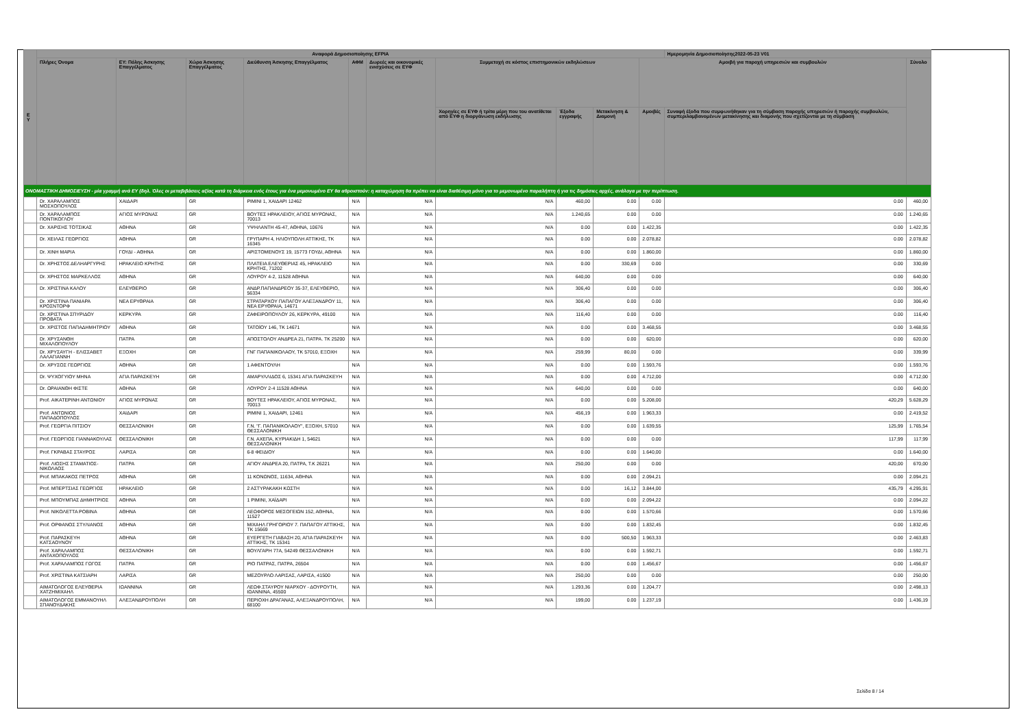| Ε Υ | Αναφορά Δημοσιοποίησης EFPIA | | | | | | | | | | Ημερομηνία Δημοσιοποίησης2022-05-23 V01 | |
| --- | --- | --- | --- | --- | --- | --- | --- | --- | --- | --- | --- | --- |
| | Πλήρες Όνομα | ΕΥ: Πόλης Άσκησης Επαγγέλματος | Χώρα Άσκησης Επαγγέλματος | Διεύθυνση Άσκησης Επαγγέλματος | ΑΦΜ | Δωρεές και οικονομικές ενισχύσεις σε ΕΥΦ | Συμμετοχή σε κόστος επιστημονικών εκδηλώσεων | | | Αμοιβή για παροχή υπηρεσιών και συμβουλών | | Σύνολο |
| | | | | | | | Χορηγίες σε ΕΥΦ ή τρίτα μέρη που του ανατίθεται από ΕΥΦ η διοργάνωση εκδήλωσης | Έξοδα εγγραφής | Μετακίνηση & Διαμονή | Αμοιβές | Συναφή έξοδα που συμφωνήθηκαν για τη σύμβαση παροχής υπηρεσιών ή παροχής συμβουλών, συμπεριλαμβανομένων μετακίνησης και διαμονής που σχετίζονται με τη σύμβαση | |
| ΟΝΟΜΑΣΤΙΚΗ ΔΗΜΟΣΙΕΥΣΗ - μία γραμμή ανά ΕΥ (δηλ. Όλες οι μεταβιβάσεις αξίας κατά τη διάρκεια ενός έτους για ένα μεμονωμένο ΕΥ θα αθροιστούν: η καταχώρηση θα πρέπει να είναι διαθέσιμη μόνο για το μεμονωμένο παραλήπτη ή για τις δημόσιες αρχές, ανάλογα με την περίπτωση. | | | | | | | | | | | | |
| | Dr. ΧΑΡΑΛΑΜΠΟΣ ΜΟΣΧΟΠΟΥΛΟΣ | ΧΑΙΔΑΡΙ | GR | ΡΙΜΙΝΙ 1, ΧΑΙΔΑΡΙ 12462 | N/A | N/A | N/A | 460,00 | 0.00 | 0.00 | 0.00 | 460,00 |
| | Dr. ΧΑΡΑΛΑΜΠΟΣ ΠΟΝΤΙΚΟΓΛΟΥ | ΑΓΙΟΣ ΜΥΡΩΝΑΣ | GR | ΒΟΥΤΕΣ ΗΡΑΚΛΕΙΟΥ, ΑΓΙΟΣ ΜΥΡΩΝΑΣ, 70013 | N/A | N/A | N/A | 1.240,65 | 0.00 | 0.00 | 0.00 | 1.240,65 |
| | Dr. ΧΑΡΙΣΗΣ ΤΟΤΣΙΚΑΣ | ΑΘΗΝΑ | GR | ΥΨΗΛΑΝΤΗ 45-47, ΑΘΗΝΑ, 10676 | N/A | N/A | N/A | 0.00 | 0.00 | 1.422,35 | 0.00 | 1.422,35 |
| | Dr. ΧΕΙΛΑΣ ΓΕΩΡΓΙΟΣ | ΑΘΗΝΑ | GR | ΓΡΥΠΑΡΗ 4, ΗΛΙΟΥΠΟΛΗ ΑΤΤΙΚΗΣ, ΤΚ 16345 | N/A | N/A | N/A | 0.00 | 0.00 | 2.078,82 | 0.00 | 2.078,82 |
| | Dr. ΧΙΝΗ ΜΑΡΙΑ | ΓΟΥΔΙ - ΑΘΗΝΑ | GR | ΑΡΙΣΤΟΜΕΝΟΥΣ 19, 15773 ΓΟΥΔΙ, ΑΘΗΝΑ | N/A | N/A | N/A | 0.00 | 0.00 | 1.860,00 | 0.00 | 1.860,00 |
| | Dr. ΧΡΗΣΤΟΣ ΔΕΛΗΑΡΓΥΡΗΣ | ΗΡΑΚΛΕΙΟ ΚΡΗΤΗΣ | GR | ΠΛΑΤΕΙΑ ΕΛΕΥΘΕΡΙΑΣ 45, ΗΡΑΚΛΕΙΟ ΚΡΗΤΗΣ, 71202 | N/A | N/A | N/A | 0.00 | 330,69 | 0.00 | 0.00 | 330,69 |
| | Dr. ΧΡΗΣΤΟΣ ΜΑΡΚΕΛΛΟΣ | ΑΘΗΝΑ | GR | ΛΟΥΡΟΥ 4-2, 11528 ΑΘΗΝΑ | N/A | N/A | N/A | 640,00 | 0.00 | 0.00 | 0.00 | 640,00 |
| | Dr. ΧΡΙΣΤΙΝΑ ΚΑΛΟΥ | ΕΛΕΥΘΕΡΙΟ | GR | ΑΝΔΡ.ΠΑΠΑΝΔΡΕΟΥ 35-37, ΕΛΕΥΘΕΡΙΟ, 56334 | N/A | N/A | N/A | 306,40 | 0.00 | 0.00 | 0.00 | 306,40 |
| | Dr. ΧΡΙΣΤΙΝΑ ΠΑΝΙΑΡΑ ΚΡΟΣΝΤΟΡΦ | ΝΕΑ ΕΡΥΘΡΑΙΑ | GR | ΣΤΡΑΤΑΡΧΟΥ ΠΑΠΑΓΟΥ ΑΛΕΞΑΝΔΡΟΥ 11, ΝΕΑ ΕΡΥΘΡΑΙΑ, 14671 | N/A | N/A | N/A | 306,40 | 0.00 | 0.00 | 0.00 | 306,40 |
| | Dr. ΧΡΙΣΤΙΝΑ ΣΠΥΡΙΔΟΥ ΠΡΟΒΑΤΑ | ΚΕΡΚΥΡΑ | GR | ΖΑΦΕΙΡΟΠΟΥΛΟΥ 26, ΚΕΡΚΥΡΑ, 49100 | N/A | N/A | N/A | 116,40 | 0.00 | 0.00 | 0.00 | 116,40 |
| | Dr. ΧΡΙΣΤΟΣ ΠΑΠΑΔΗΜΗΤΡΙΟΥ | ΑΘΗΝΑ | GR | ΤΑΤΟΪΟΥ 146, ΤΚ 14671 | N/A | N/A | N/A | 0.00 | 0.00 | 3.468,55 | 0.00 | 3.468,55 |
| | Dr. ΧΡΥΣΑΝΘΗ ΜΙΧΑΛΟΠΟΥΛΟΥ | ΠΑΤΡΑ | GR | ΑΠΟΣΤΟΛΟΥ ΑΝΔΡΕΑ 21, ΠΑΤΡΑ. ΤΚ 25200 | N/A | N/A | N/A | 0.00 | 0.00 | 620,00 | 0.00 | 620,00 |
| | Dr. ΧΡΥΣΑΥΓΗ - ΕΛΙΣΣΑΒΕΤ ΛΑΛΑΓΙΑΝΝΗ | ΕΞΟΧΗ | GR | ΓΝΓ ΠΑΠΑΝΙΚΟΛΑΟΥ, ΤΚ 57010, ΕΞΟΧΗ | N/A | N/A | N/A | 259,99 | 80,00 | 0.00 | 0.00 | 339,99 |
| | Dr. ΧΡΥΣΟΣ ΓΕΩΡΓΙΟΣ | ΑΘΗΝΑ | GR | 1 ΑΦΕΝΤΟΥΛΗ | N/A | N/A | N/A | 0.00 | 0.00 | 1.593,76 | 0.00 | 1.593,76 |
| | Dr. ΨΥΧΟΓΥΙΟΥ ΜΗΝΑ | ΑΓΙΑ ΠΑΡΑΣΚΕΥΗ | GR | ΑΜΑΡΥΛΛΙΔΟΣ 6, 15341 ΑΓΙΑ ΠΑΡΑΣΚΕΥΗ | N/A | N/A | N/A | 0.00 | 0.00 | 4.712,00 | 0.00 | 4.712,00 |
| | Dr. ΩΡΑΙΑΝΘΗ ΦΙΣΤΕ | ΑΘΗΝΑ | GR | ΛΟΥΡΟΥ 2-4 11528 ΑΘΗΝΑ | N/A | N/A | N/A | 640,00 | 0.00 | 0.00 | 0.00 | 640,00 |
| | Prof. ΑΙΚΑΤΕΡΙΝΗ ΑΝΤΩΝΙΟΥ | ΑΓΙΟΣ ΜΥΡΩΝΑΣ | GR | ΒΟΥΤΕΣ ΗΡΑΚΛΕΙΟΥ, ΑΓΙΟΣ ΜΥΡΩΝΑΣ, 70013 | N/A | N/A | N/A | 0.00 | 0.00 | 5.208,00 | 420,29 | 5.628,29 |
| | Prof. ΑΝΤΩΝΙΟΣ ΠΑΠΑΔΟΠΟΥΛΟΣ | ΧΑΙΔΑΡΙ | GR | ΡΙΜΙΝΙ 1, ΧΑΙΔΑΡΙ, 12461 | N/A | N/A | N/A | 456,19 | 0.00 | 1.963,33 | 0.00 | 2.419,52 |
| | Prof. ΓΕΩΡΓΙΑ ΠΙΤΣΙΟΥ | ΘΕΣΣΑΛΟΝΙΚΗ | GR | Γ.Ν. "Γ. ΠΑΠΑΝΙΚΟΛΑΟΥ", ΕΞΟΧΗ, 57010 ΘΕΣΣΑΛΟΝΙΚΗ | N/A | N/A | N/A | 0.00 | 0.00 | 1.639,55 | 125,99 | 1.765,54 |
| | Prof. ΓΕΩΡΓΙΟΣ ΓΙΑΝΝΑΚΟΥΛΑΣ | ΘΕΣΣΑΛΟΝΙΚΗ | GR | Γ.Ν. ΑΧΕΠΑ, ΚΥΡΙΑΚΙΔΗ 1, 54621 ΘΕΣΣΑΛΟΝΙΚΗ | N/A | N/A | N/A | 0.00 | 0.00 | 0.00 | 117,99 | 117,99 |
| | Prof. ΓΚΡΑΒΑΣ ΣΤΑΥΡΟΣ | ΛΑΡΙΣΑ | GR | 6-8 ΦΕΙΔΙΟΥ | N/A | N/A | N/A | 0.00 | 0.00 | 1.640,00 | 0.00 | 1.640,00 |
| | Prof. ΛΙΟΣΗΣ ΣΤΑΜΑΤΙΟΣ- ΝΙΚΟΛΑΟΣ | ΠΑΤΡΑ | GR | ΑΓΙΟΥ ΑΝΔΡΕΑ 20, ΠΑΤΡΑ, Τ.Κ 26221 | N/A | N/A | N/A | 250,00 | 0.00 | 0.00 | 420,00 | 670,00 |
| | Prof. ΜΠΑΚΑΚΟΣ ΠΕΤΡΟΣ | ΑΘΗΝΑ | GR | 11 ΚΟΝΩΝΟΣ, 11634, ΑΘΗΝΑ | N/A | N/A | N/A | 0.00 | 0.00 | 2.094,21 | 0.00 | 2.094,21 |
| | Prof. ΜΠΕΡΤΣΙΑΣ ΓΕΩΡΓΙΟΣ | ΗΡΑΚΛΕΙΟ | GR | 2 ΑΣΤΥΡΑΚΑΚΗ ΚΩΣΤΗ | N/A | N/A | N/A | 0.00 | 16,12 | 3.844,00 | 435,79 | 4.295,91 |
| | Prof. ΜΠΟΥΜΠΑΣ ΔΗΜΗΤΡΙΟΣ | ΑΘΗΝΑ | GR | 1 ΡΙΜΙΝΙ, ΧΑΪΔΑΡΙ | N/A | N/A | N/A | 0.00 | 0.00 | 2.094,22 | 0.00 | 2.094,22 |
| | Prof. ΝΙΚΟΛΕΤΤΑ ΡΟΒΙΝΑ | ΑΘΗΝΑ | GR | ΛΕΩΦΟΡΟΣ ΜΕΣΟΓΕΙΩΝ 152, ΑΘΗΝΑ, 11527 | N/A | N/A | N/A | 0.00 | 0.00 | 1.570,66 | 0.00 | 1.570,66 |
| | Prof. ΟΡΦΑΝΟΣ ΣΤΥΛΙΑΝΟΣ | ΑΘΗΝΑ | GR | ΜΙΧΑΗΛ ΓΡΗΓΟΡΙΟΥ 7. ΠΑΠΑΓΟΥ ΑΤΤΙΚΗΣ, ΤΚ 15669 | N/A | N/A | N/A | 0.00 | 0.00 | 1.832,45 | 0.00 | 1.832,45 |
| | Prof. ΠΑΡΑΣΚΕΥΗ ΚΑΤΣΑΟΥΝΟΥ | ΑΘΗΝΑ | GR | ΕΥΕΡΓΕΤΗ ΓΙΑΒΑΣΗ 20, ΑΓΙΑ ΠΑΡΑΣΚΕΥΗ ΑΤΤΙΚΗΣ, ΤΚ 15341 | N/A | N/A | N/A | 0.00 | 500,50 | 1.963,33 | 0.00 | 2.463,83 |
| | Prof. ΧΑΡΑΛΑΜΠΟΣ ΑΝΤΑΧΟΠΟΥΛΟΣ | ΘΕΣΣΑΛΟΝΙΚΗ | GR | ΒΟΥΛΓΑΡΗ 77Α, 54249 ΘΕΣΣΑΛΟΝΙΚΗ | N/A | N/A | N/A | 0.00 | 0.00 | 1.592,71 | 0.00 | 1.592,71 |
| | Prof. ΧΑΡΑΛΑΜΠΟΣ ΓΩΓΟΣ | ΠΑΤΡΑ | GR | ΡΙΟ ΠΑΤΡΑΣ, ΠΑΤΡΑ, 26504 | N/A | N/A | N/A | 0.00 | 0.00 | 1.456,67 | 0.00 | 1.456,67 |
| | Prof. ΧΡΙΣΤΙΝΑ ΚΑΤΣΙΑΡΗ | ΛΑΡΙΣΑ | GR | ΜΕΖΟΥΡΛΟ ΛΑΡΙΣΑΣ, ΛΑΡΙΣΑ, 41500 | N/A | N/A | N/A | 250,00 | 0.00 | 0.00 | 0.00 | 250,00 |
| | ΑΙΜΑΤΟΛΟΓΟΣ ΕΛΕΥΘΕΡΙΑ ΧΑΤΖΗΜΙΧΑΗΛ | ΙΩΑΝΝΙΝΑ | GR | ΛΕΩΦ.ΣΤΑΥΡΟΥ ΝΙΑΡΧΟΥ - ΔΟΥΡΟΥΤΗ, ΙΩΑΝΝΙΝΑ, 45500 | N/A | N/A | N/A | 1.293,36 | 0.00 | 1.204,77 | 0.00 | 2.498,13 |
| | ΑΙΜΑΤΟΛΟΓΟΣ ΕΜΜΑΝΟΥΗΛ ΣΠΑΝΟΥΔΑΚΗΣ | ΑΛΕΞΑΝΔΡΟΥΠΟΛΗ | GR | ΠΕΡΙΟΧΗ ΔΡΑΓΑΝΑΣ, ΑΛΕΞΑΝΔΡΟΥΠΟΛΗ, 68100 | N/A | N/A | N/A | 199,00 | 0.00 | 1.237,19 | 0.00 | 1.436,19 |
Σελίδα 8 / 14